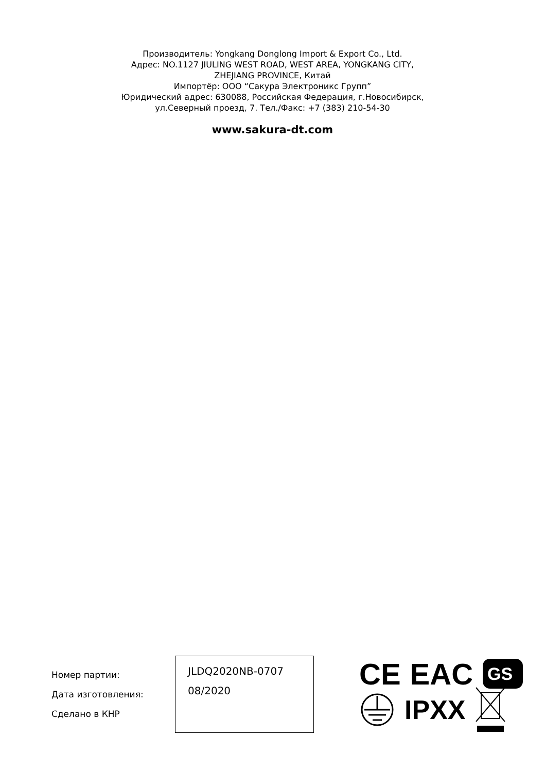Производитель: Yongkang Donglong Import & Export Co., Ltd.
Адрес: NO.1127 JIULING WEST ROAD, WEST AREA, YONGKANG CITY,
ZHEJIANG PROVINCE, Китай
Импортёр: ООО “Сакура Электроникс Групп”
Юридический адрес: 630088, Российская Федерация, г.Новосибирск,
ул.Северный проезд, 7. Тел./Факс: +7 (383) 210-54-30
www.sakura-dt.com
Номер партии:
Дата изготовления:
Сделано в КНР
JLDQ2020NB-0707
08/2020
CE EAC
GS
IPXX